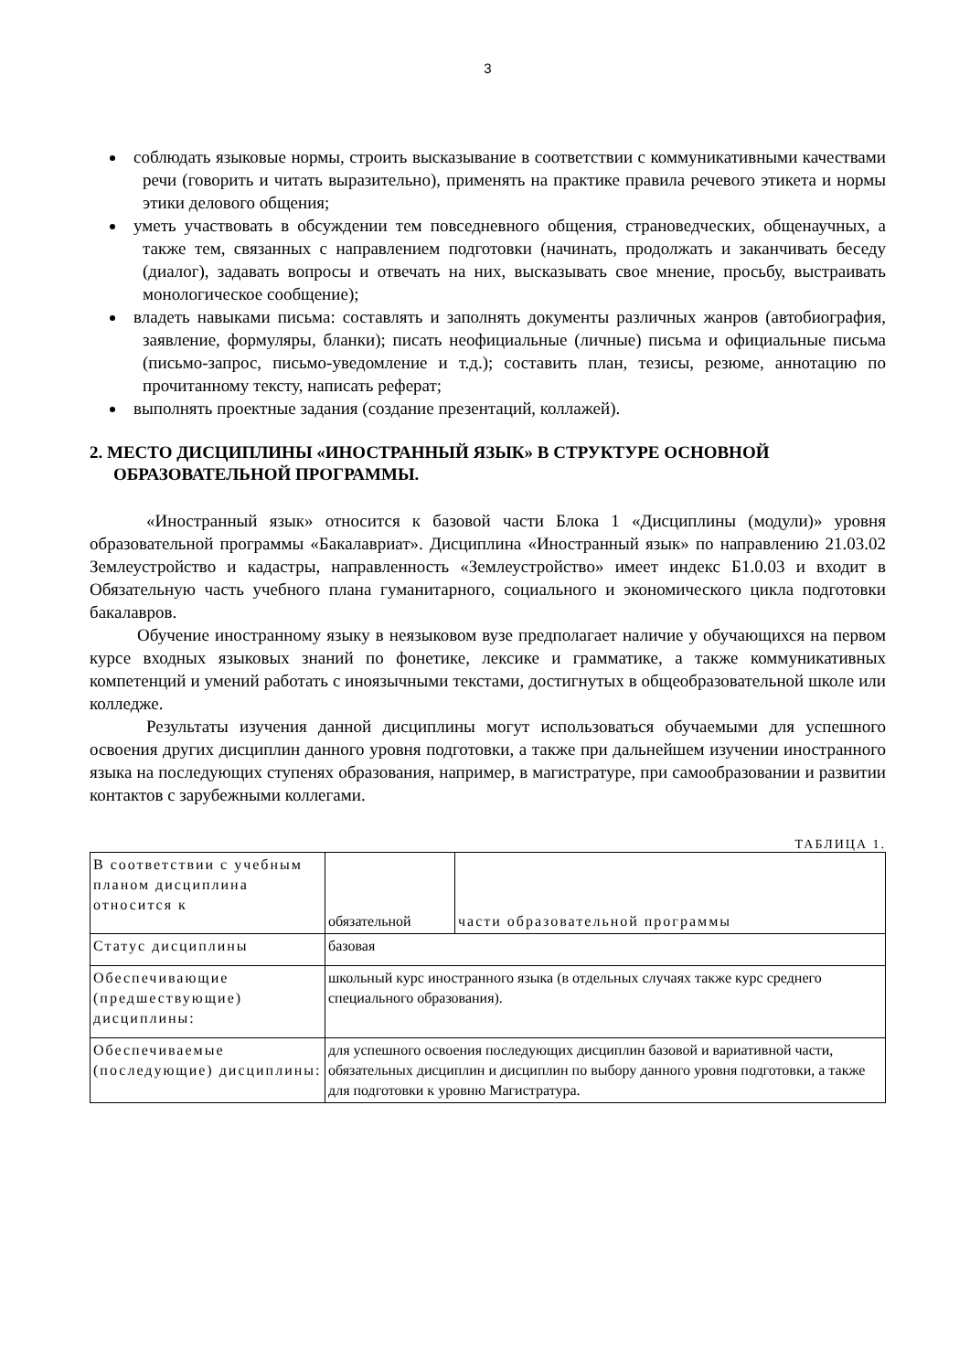3
соблюдать языковые нормы, строить высказывание в соответствии с коммуникативными качествами речи (говорить и читать выразительно), применять на практике правила речевого этикета и нормы этики делового общения;
уметь участвовать в обсуждении тем повседневного общения, страноведческих, общенаучных, а также тем, связанных с направлением подготовки (начинать, продолжать и заканчивать беседу (диалог), задавать вопросы и отвечать на них, высказывать свое мнение, просьбу, выстраивать монологическое сообщение);
владеть навыками письма: составлять и заполнять документы различных жанров (автобиография, заявление, формуляры, бланки); писать неофициальные (личные) письма и официальные письма (письмо-запрос, письмо-уведомление и т.д.); составить план, тезисы, резюме, аннотацию по прочитанному тексту, написать реферат;
выполнять проектные задания (создание презентаций, коллажей).
2. МЕСТО ДИСЦИПЛИНЫ «ИНОСТРАННЫЙ ЯЗЫК» В СТРУКТУРЕ ОСНОВНОЙ ОБРАЗОВАТЕЛЬНОЙ ПРОГРАММЫ.
«Иностранный язык» относится к базовой части Блока 1 «Дисциплины (модули)» уровня образовательной программы «Бакалавриат». Дисциплина «Иностранный язык» по направлению 21.03.02 Землеустройство и кадастры, направленность «Землеустройство» имеет индекс Б1.0.03 и входит в Обязательную часть учебного плана гуманитарного, социального и экономического цикла подготовки бакалавров.
Обучение иностранному языку в неязыковом вузе предполагает наличие у обучающихся на первом курсе входных языковых знаний по фонетике, лексике и грамматике, а также коммуникативных компетенций и умений работать с иноязычными текстами, достигнутых в общеобразовательной школе или колледже.
Результаты изучения данной дисциплины могут использоваться обучаемыми для успешного освоения других дисциплин данного уровня подготовки, а также при дальнейшем изучении иностранного языка на последующих ступенях образования, например, в магистратуре, при самообразовании и развитии контактов с зарубежными коллегами.
ТАБЛИЦА 1.
| В соответствии с учебным планом дисциплина относится к | обязательной | части образовательной программы |
| Статус дисциплины | базовая | |
| Обеспечивающие (предшествующие) дисциплины: | школьный курс иностранного языка (в отдельных случаях также курс среднего специального образования). | |
| Обеспечиваемые (последующие) дисциплины: | для успешного освоения последующих дисциплин базовой и вариативной части, обязательных дисциплин и дисциплин по выбору данного уровня подготовки, а также для подготовки к уровню Магистратура. | |